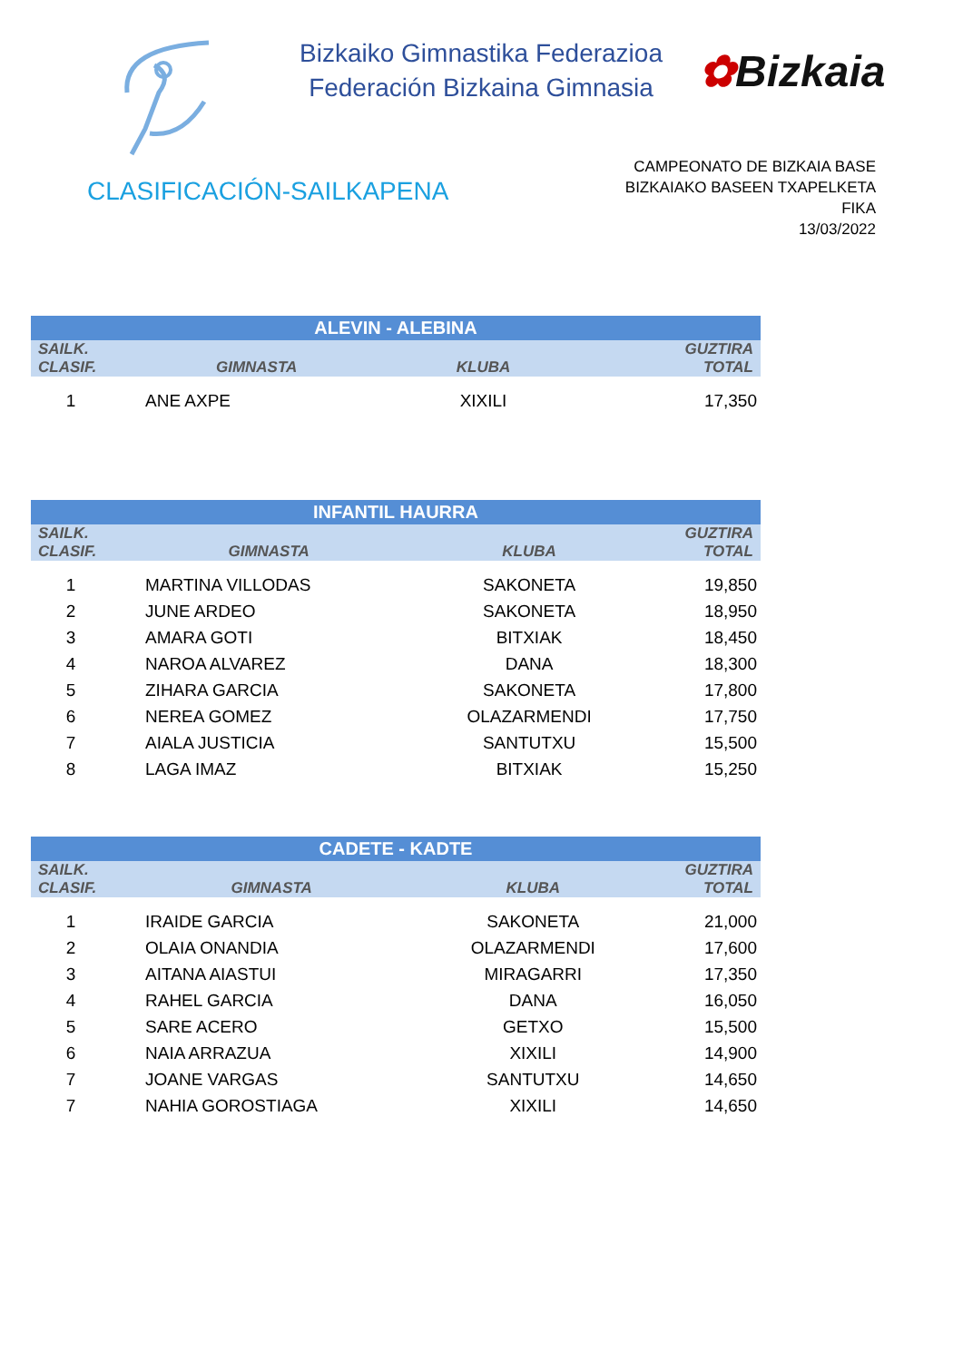Bizkaiko Gimnastika Federazioa
Federación Bizkaina Gimnasia
✿Bizkaia
CLASIFICACIÓN-SAILKAPENA
CAMPEONATO DE BIZKAIA BASE
BIZKAIAKO BASEEN TXAPELKETA
FIKA
13/03/2022
| ALEVIN - ALEBINA | | | |
| --- | --- | --- | --- |
| SAILK. CLASIF. | GIMNASTA | KLUBA | GUZTIRA TOTAL |
| 1 | ANE AXPE | XIXILI | 17,350 |
| INFANTIL HAURRA | | | |
| --- | --- | --- | --- |
| SAILK. CLASIF. | GIMNASTA | KLUBA | GUZTIRA TOTAL |
| 1 | MARTINA VILLODAS | SAKONETA | 19,850 |
| 2 | JUNE ARDEO | SAKONETA | 18,950 |
| 3 | AMARA GOTI | BITXIAK | 18,450 |
| 4 | NAROA ALVAREZ | DANA | 18,300 |
| 5 | ZIHARA GARCIA | SAKONETA | 17,800 |
| 6 | NEREA GOMEZ | OLAZARMENDI | 17,750 |
| 7 | AIALA JUSTICIA | SANTUTXU | 15,500 |
| 8 | LAGA IMAZ | BITXIAK | 15,250 |
| CADETE - KADTE | | | |
| --- | --- | --- | --- |
| SAILK. CLASIF. | GIMNASTA | KLUBA | GUZTIRA TOTAL |
| 1 | IRAIDE GARCIA | SAKONETA | 21,000 |
| 2 | OLAIA ONANDIA | OLAZARMENDI | 17,600 |
| 3 | AITANA AIASTUI | MIRAGARRI | 17,350 |
| 4 | RAHEL GARCIA | DANA | 16,050 |
| 5 | SARE ACERO | GETXO | 15,500 |
| 6 | NAIA ARRAZUA | XIXILI | 14,900 |
| 7 | JOANE VARGAS | SANTUTXU | 14,650 |
| 7 | NAHIA GOROSTIAGA | XIXILI | 14,650 |